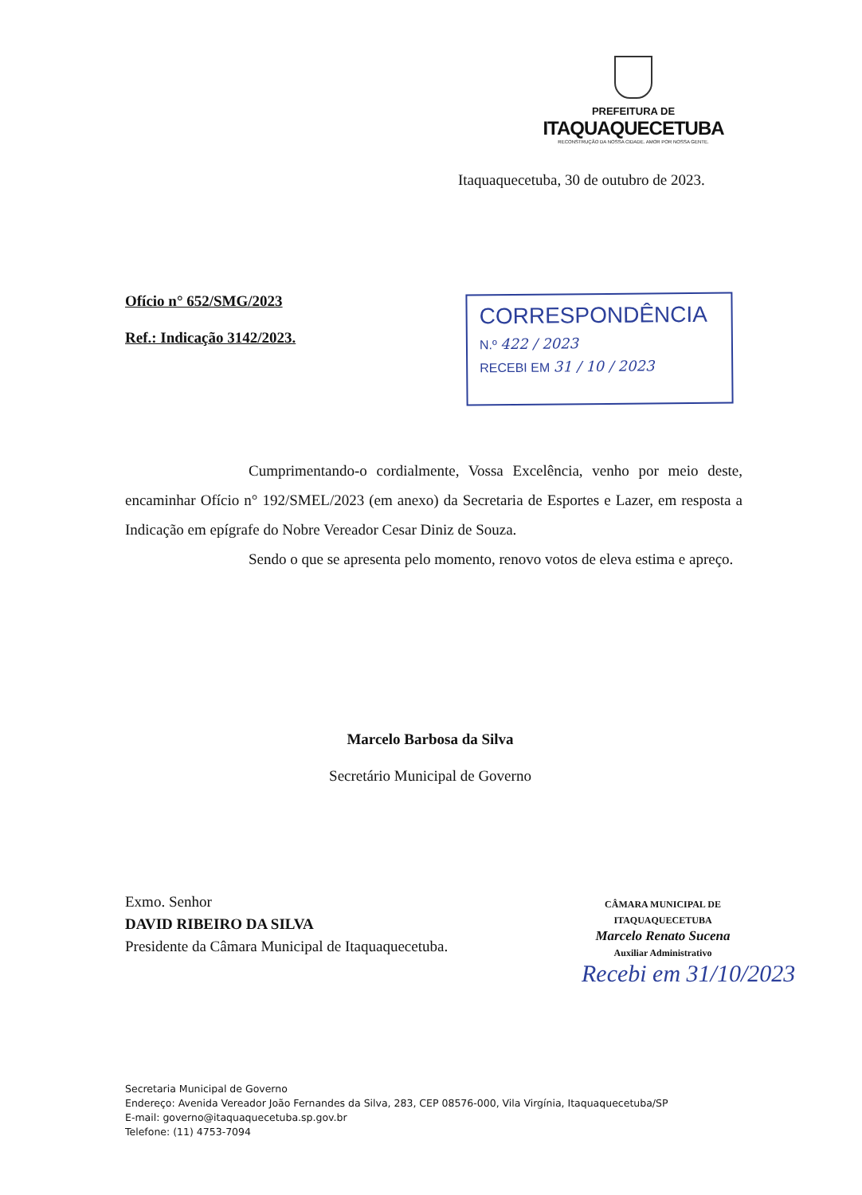PREFEITURA DE
ITAQUAQUECETUBA
RECONSTRUÇÃO DA NOSSA CIDADE. AMOR POR NOSSA GENTE.
Itaquaquecetuba, 30 de outubro de 2023.
Ofício n° 652/SMG/2023
Ref.: Indicação 3142/2023.
CORRESPONDÊNCIA
N.º 422 / 2023
RECEBI EM 31 / 10 / 2023
Cumprimentando-o cordialmente, Vossa Excelência, venho por meio deste, encaminhar Ofício n° 192/SMEL/2023 (em anexo) da Secretaria de Esportes e Lazer, em resposta a Indicação em epígrafe do Nobre Vereador Cesar Diniz de Souza.
Sendo o que se apresenta pelo momento, renovo votos de eleva estima e apreço.
Marcelo Barbosa da Silva
Secretário Municipal de Governo
Exmo. Senhor
DAVID RIBEIRO DA SILVA
Presidente da Câmara Municipal de Itaquaquecetuba.
CÂMARA MUNICIPAL DE ITAQUAQUECETUBA
Marcelo Renato Sucena
Auxiliar Administrativo
Recebi em 31/10/2023
Secretaria Municipal de Governo
Endereço: Avenida Vereador João Fernandes da Silva, 283, CEP 08576-000, Vila Virgínia, Itaquaquecetuba/SP
E-mail: governo@itaquaquecetuba.sp.gov.br
Telefone: (11) 4753-7094